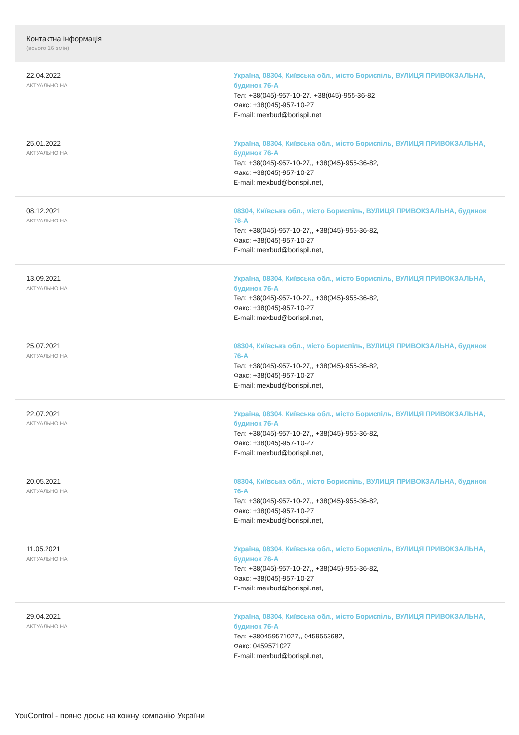Контактна інформація
(всього 16 змін)
| 22.04.2022 АКТУАЛЬНО НА | Україна, 08304, Київська обл., місто Бориспіль, ВУЛИЦЯ ПРИВОКЗАЛЬНА, будинок 76-А Тел: +38(045)-957-10-27, +38(045)-955-36-82 Факс: +38(045)-957-10-27 E-mail: mexbud@borispil.net |
| 25.01.2022 АКТУАЛЬНО НА | Україна, 08304, Київська обл., місто Бориспіль, ВУЛИЦЯ ПРИВОКЗАЛЬНА, будинок 76-А Тел: +38(045)-957-10-27,, +38(045)-955-36-82, Факс: +38(045)-957-10-27 E-mail: mexbud@borispil.net, |
| 08.12.2021 АКТУАЛЬНО НА | 08304, Київська обл., місто Бориспіль, ВУЛИЦЯ ПРИВОКЗАЛЬНА, будинок 76-А Тел: +38(045)-957-10-27,, +38(045)-955-36-82, Факс: +38(045)-957-10-27 E-mail: mexbud@borispil.net, |
| 13.09.2021 АКТУАЛЬНО НА | Україна, 08304, Київська обл., місто Бориспіль, ВУЛИЦЯ ПРИВОКЗАЛЬНА, будинок 76-А Тел: +38(045)-957-10-27,, +38(045)-955-36-82, Факс: +38(045)-957-10-27 E-mail: mexbud@borispil.net, |
| 25.07.2021 АКТУАЛЬНО НА | 08304, Київська обл., місто Бориспіль, ВУЛИЦЯ ПРИВОКЗАЛЬНА, будинок 76-А Тел: +38(045)-957-10-27,, +38(045)-955-36-82, Факс: +38(045)-957-10-27 E-mail: mexbud@borispil.net, |
| 22.07.2021 АКТУАЛЬНО НА | Україна, 08304, Київська обл., місто Бориспіль, ВУЛИЦЯ ПРИВОКЗАЛЬНА, будинок 76-А Тел: +38(045)-957-10-27,, +38(045)-955-36-82, Факс: +38(045)-957-10-27 E-mail: mexbud@borispil.net, |
| 20.05.2021 АКТУАЛЬНО НА | 08304, Київська обл., місто Бориспіль, ВУЛИЦЯ ПРИВОКЗАЛЬНА, будинок 76-А Тел: +38(045)-957-10-27,, +38(045)-955-36-82, Факс: +38(045)-957-10-27 E-mail: mexbud@borispil.net, |
| 11.05.2021 АКТУАЛЬНО НА | Україна, 08304, Київська обл., місто Бориспіль, ВУЛИЦЯ ПРИВОКЗАЛЬНА, будинок 76-А Тел: +38(045)-957-10-27,, +38(045)-955-36-82, Факс: +38(045)-957-10-27 E-mail: mexbud@borispil.net, |
| 29.04.2021 АКТУАЛЬНО НА | Україна, 08304, Київська обл., місто Бориспіль, ВУЛИЦЯ ПРИВОКЗАЛЬНА, будинок 76-А Тел: +380459571027,, 0459553682, Факс: 0459571027 E-mail: mexbud@borispil.net, |
YouControl - повне досьє на кожну компанію України